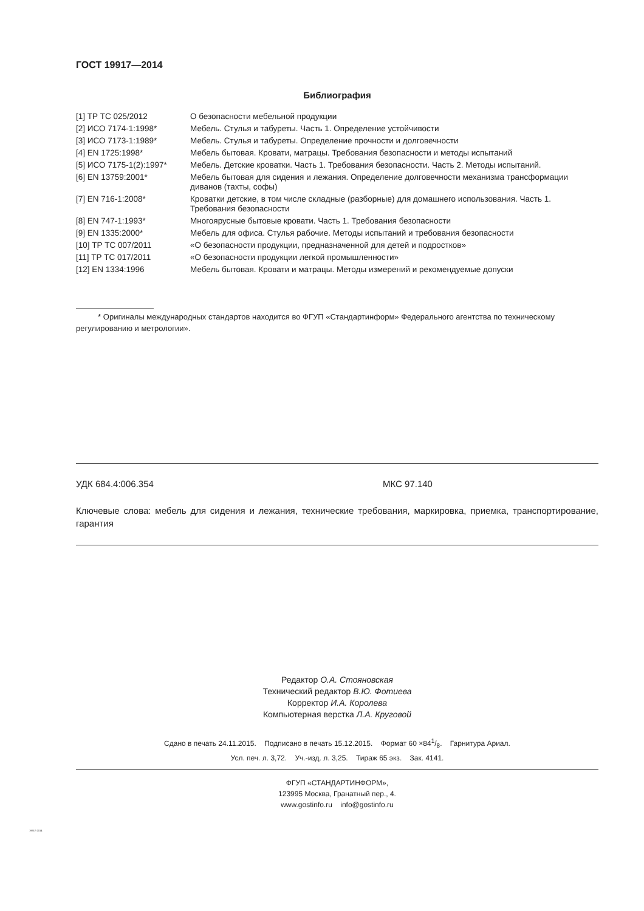ГОСТ 19917—2014
Библиография
| [1] ТР ТС 025/2012 | О безопасности мебельной продукции |
| [2] ИСО 7174-1:1998* | Мебель. Стулья и табуреты. Часть 1. Определение устойчивости |
| [3] ИСО 7173-1:1989* | Мебель. Стулья и табуреты. Определение прочности и долговечности |
| [4] EN 1725:1998* | Мебель бытовая. Кровати, матрацы. Требования безопасности и методы испытаний |
| [5] ИСО 7175-1(2):1997* | Мебель. Детские кроватки. Часть 1. Требования безопасности. Часть 2. Методы испытаний. |
| [6] EN 13759:2001* | Мебель бытовая для сидения и лежания. Определение долговечности механизма трансформации диванов (тахты, софы) |
| [7] EN 716-1:2008* | Кроватки детские, в том числе складные (разборные) для домашнего использования. Часть 1. Требования безопасности |
| [8] EN 747-1:1993* | Многоярусные бытовые кровати. Часть 1. Требования безопасности |
| [9] EN 1335:2000* | Мебель для офиса. Стулья рабочие. Методы испытаний и требования безопасности |
| [10] ТР ТС 007/2011 | «О безопасности продукции, предназначенной для детей и подростков» |
| [11] ТР ТС 017/2011 | «О безопасности продукции легкой промышленности» |
| [12] EN 1334:1996 | Мебель бытовая. Кровати и матрацы. Методы измерений и рекомендуемые допуски |
* Оригиналы международных стандартов находится во ФГУП «Стандартинформ» Федерального агентства по техническому регулированию и метрологии».
УДК 684.4:006.354 МКС 97.140
Ключевые слова: мебель для сидения и лежания, технические требования, маркировка, приемка, транспортирование, гарантия
Редактор О.А. Стояновская
Технический редактор В.Ю. Фотиева
Корректор И.А. Королева
Компьютерная верстка Л.А. Круговой
Сдано в печать 24.11.2015. Подписано в печать 15.12.2015. Формат 60 ×841/8. Гарнитура Ариал.
Усл. печ. л. 3,72. Уч.-изд. л. 3,25. Тираж 65 экз. Зак. 4141.
ФГУП «СТАНДАРТИНФОРМ»,
123995 Москва, Гранатный пер., 4.
www.gostinfo.ru info@gostinfo.ru
19917-2014